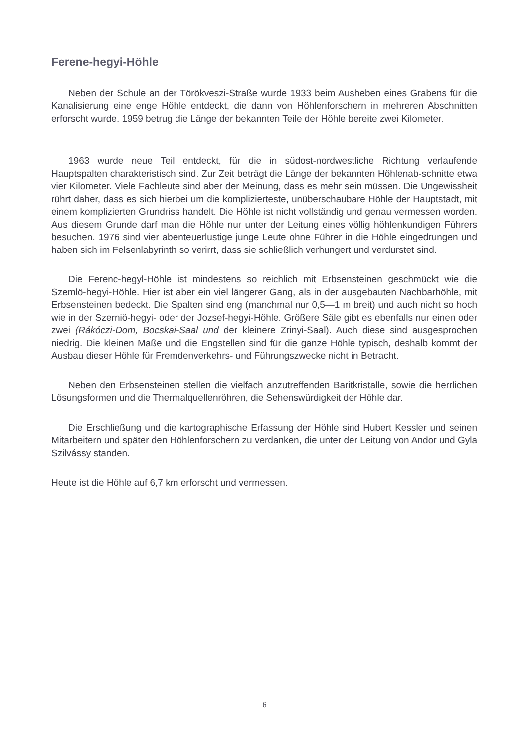Ferene-hegyi-Höhle
Neben der Schule an der Törökveszi-Straße wurde 1933 beim Ausheben eines Grabens für die Kanalisierung eine enge Höhle entdeckt, die dann von Höhlenforschern in mehreren Abschnitten erforscht wurde. 1959 betrug die Länge der bekannten Teile der Höhle bereite zwei Kilometer.
1963 wurde neue Teil entdeckt, für die in südost-nordwestliche Richtung verlaufende Hauptspalten charakteristisch sind. Zur Zeit beträgt die Länge der bekannten Höhlenab-schnitte etwa vier Kilometer. Viele Fachleute sind aber der Meinung, dass es mehr sein müssen. Die Ungewissheit rührt daher, dass es sich hierbei um die komplizierteste, unüberschaubare Höhle der Hauptstadt, mit einem komplizierten Grundriss handelt. Die Höhle ist nicht vollständig und genau vermessen worden. Aus diesem Grunde darf man die Höhle nur unter der Leitung eines völlig höhlenkundigen Führers besuchen. 1976 sind vier abenteuerlustige junge Leute ohne Führer in die Höhle eingedrungen und haben sich im Felsenlabyrinth so verirrt, dass sie schließlich verhungert und verdurstet sind.
Die Ferenc-hegyl-Höhle ist mindestens so reichlich mit Erbsensteinen geschmückt wie die Szemlö-hegyi-Höhle. Hier ist aber ein viel längerer Gang, als in der ausgebauten Nachbarhöhle, mit Erbsensteinen bedeckt. Die Spalten sind eng (manchmal nur 0,5—1 m breit) und auch nicht so hoch wie in der Szerniö-hegyi- oder der Jozsef-hegyi-Höhle. Größere Säle gibt es ebenfalls nur einen oder zwei (Rákóczi-Dom, Bocskai-Saal und der kleinere Zrinyi-Saal). Auch diese sind ausgesprochen niedrig. Die kleinen Maße und die Engstellen sind für die ganze Höhle typisch, deshalb kommt der Ausbau dieser Höhle für Fremdenverkehrs- und Führungszwecke nicht in Betracht.
Neben den Erbsensteinen stellen die vielfach anzutreffenden Baritkristalle, sowie die herrlichen Lösungsformen und die Thermalquellenröhren, die Sehenswürdigkeit der Höhle dar.
Die Erschließung und die kartographische Erfassung der Höhle sind Hubert Kessler und seinen Mitarbeitern und später den Höhlenforschern zu verdanken, die unter der Leitung von Andor und Gyla Szilvássy standen.
Heute ist die Höhle auf 6,7 km erforscht und vermessen.
6